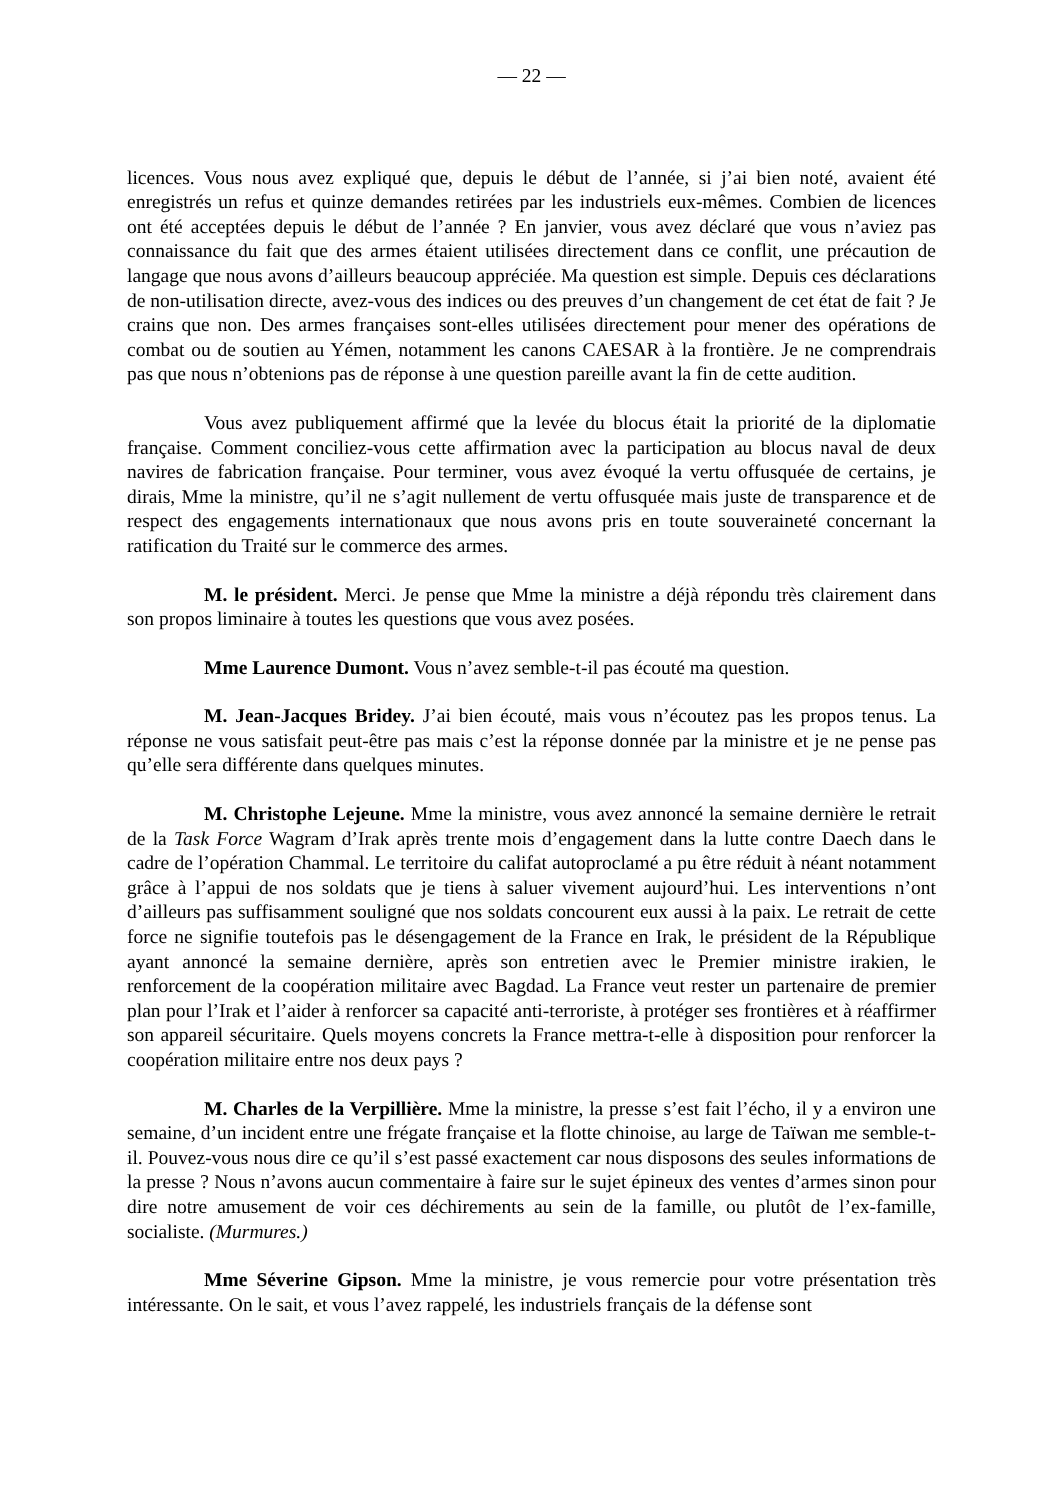— 22 —
licences. Vous nous avez expliqué que, depuis le début de l’année, si j’ai bien noté, avaient été enregistrés un refus et quinze demandes retirées par les industriels eux-mêmes. Combien de licences ont été acceptées depuis le début de l’année ? En janvier, vous avez déclaré que vous n’aviez pas connaissance du fait que des armes étaient utilisées directement dans ce conflit, une précaution de langage que nous avons d’ailleurs beaucoup appréciée. Ma question est simple. Depuis ces déclarations de non-utilisation directe, avez-vous des indices ou des preuves d’un changement de cet état de fait ? Je crains que non. Des armes françaises sont-elles utilisées directement pour mener des opérations de combat ou de soutien au Yémen, notamment les canons CAESAR à la frontière. Je ne comprendrais pas que nous n’obtenions pas de réponse à une question pareille avant la fin de cette audition.
Vous avez publiquement affirmé que la levée du blocus était la priorité de la diplomatie française. Comment conciliez-vous cette affirmation avec la participation au blocus naval de deux navires de fabrication française. Pour terminer, vous avez évoqué la vertu offusquée de certains, je dirais, Mme la ministre, qu’il ne s’agit nullement de vertu offusquée mais juste de transparence et de respect des engagements internationaux que nous avons pris en toute souveraineté concernant la ratification du Traité sur le commerce des armes.
M. le président. Merci. Je pense que Mme la ministre a déjà répondu très clairement dans son propos liminaire à toutes les questions que vous avez posées.
Mme Laurence Dumont. Vous n’avez semble-t-il pas écouté ma question.
M. Jean-Jacques Bridey. J’ai bien écouté, mais vous n’écoutez pas les propos tenus. La réponse ne vous satisfait peut-être pas mais c’est la réponse donnée par la ministre et je ne pense pas qu’elle sera différente dans quelques minutes.
M. Christophe Lejeune. Mme la ministre, vous avez annoncé la semaine dernière le retrait de la Task Force Wagram d’Irak après trente mois d’engagement dans la lutte contre Daech dans le cadre de l’opération Chammal. Le territoire du califat autoproclamé a pu être réduit à néant notamment grâce à l’appui de nos soldats que je tiens à saluer vivement aujourd’hui. Les interventions n’ont d’ailleurs pas suffisamment souligné que nos soldats concourent eux aussi à la paix. Le retrait de cette force ne signifie toutefois pas le désengagement de la France en Irak, le président de la République ayant annoncé la semaine dernière, après son entretien avec le Premier ministre irakien, le renforcement de la coopération militaire avec Bagdad. La France veut rester un partenaire de premier plan pour l’Irak et l’aider à renforcer sa capacité anti-terroriste, à protéger ses frontières et à réaffirmer son appareil sécuritaire. Quels moyens concrets la France mettra-t-elle à disposition pour renforcer la coopération militaire entre nos deux pays ?
M. Charles de la Verpillière. Mme la ministre, la presse s’est fait l’écho, il y a environ une semaine, d’un incident entre une frégate française et la flotte chinoise, au large de Taïwan me semble-t-il. Pouvez-vous nous dire ce qu’il s’est passé exactement car nous disposons des seules informations de la presse ? Nous n’avons aucun commentaire à faire sur le sujet épineux des ventes d’armes sinon pour dire notre amusement de voir ces déchirements au sein de la famille, ou plutôt de l’ex-famille, socialiste. (Murmures.)
Mme Séverine Gipson. Mme la ministre, je vous remercie pour votre présentation très intéressante. On le sait, et vous l’avez rappelé, les industriels français de la défense sont